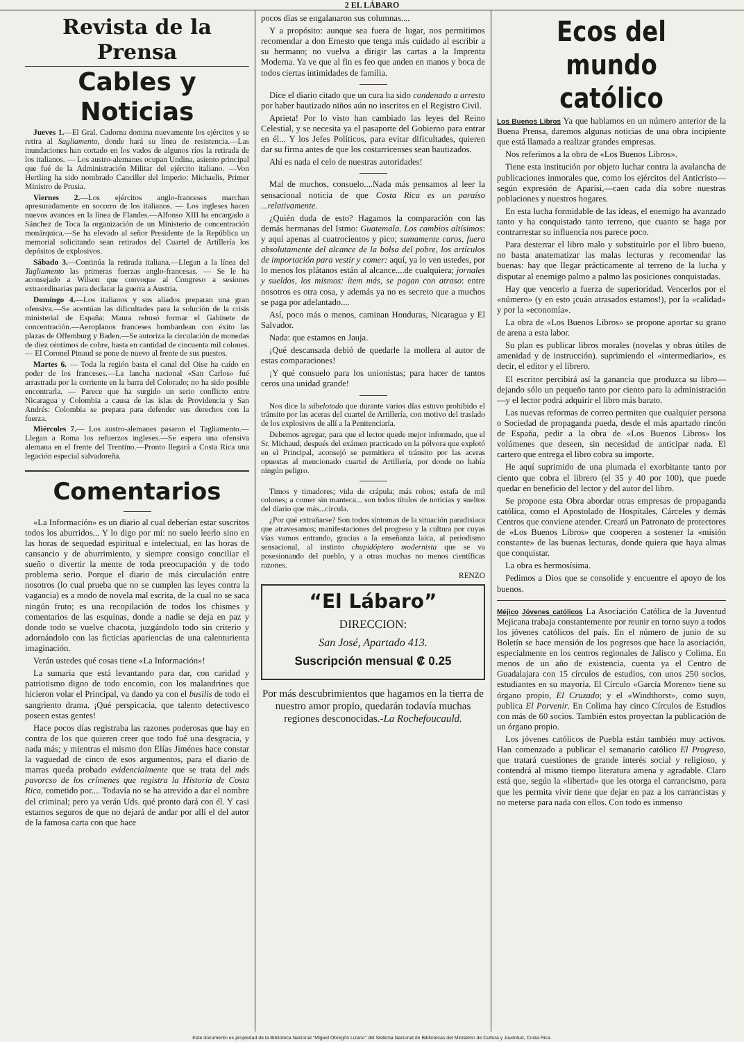2 EL LÁBARO
Revista de la Prensa
Cables y Noticias
Jueves 1.—El Gral. Cadorna domina nuevamente los ejércitos y se retira al Sagliamento, donde hará su línea de resistencia.—Las inundaciones han cortado en los vados de algunos ríos la retirada de los italianos. — Los austro-alemanes ocupan Undina, asiento principal que fué de la Administración Militar del ejército italiano. —Von Hertling ha sido nombrado Canciller del Imperio: Michaelis, Primer Ministro de Prusia.
Viernes 2.—Los ejércitos anglo-franceses marchan apresuradamente en socorro de los italianos. — Los ingleses hacen nuevos avances en la línea de Flandes.—Alfonso XIII ha encargado a Sánchez de Toca la organización de un Ministerio de concentración monárquica.—Se ha elevado al señor Presidente de la República un memorial solicitando sean retirados del Cuartel de Artillería los depósitos de explosivos.
Sábado 3.—Continúa la retirada italiana.—Llegan a la línea del Tagliamento las primeras fuerzas anglo-francesas. — Se le ha aconsejado a Wilson que convoque al Congreso a sesiones extraordinarias para declarar la guerra a Austria.
Domingo 4.—Los italianos y sus aliados preparan una gran ofensiva.—Se acentúan las dificultades para la solución de la crisis ministerial de España: Maura rehusó formar el Gabinete de concentración.—Aeroplanos franceses bombardean con éxito las plazas de Offemburg y Baden.—Se autoriza la circulación de monedas de diez céntimos de cobre, hasta en cantidad de cincuenta mil colones. — El Coronel Pinaud se pone de nuevo al frente de sus puestos.
Martes 6. — Toda la región basta el canal del Oise ha caído en poder de los franceses.—La lancha nacional «San Carlos» fué arrastrada por la corriente en la barra del Colorado; no ha sido posible encontrarla. — Parece que ha surgido un serio conflicto entre Nicaragua y Colombia a causa de las islas de Providencia y San Andrés: Colombia se prepara para defender sus derechos con la fuerza.
Miércoles 7.— Los austro-alemanes pasaron el Tagliamento.—Llegan a Roma los refuerzos ingleses.—Se espera una ofensiva alemana en el frente del Trentino.—Pronto llegará a Costa Rica una legación especial salvadoreña.
Comentarios
«La Información» es un diario al cual deberían estar suscritos todos los aburridos... Y lo digo por mí: no suelo leerlo sino en las horas de sequedad espiritual e intelectual, en las horas de cansancio y de aburrimiento, y siempre consigo conciliar el sueño o divertir la mente de toda preocupación y de todo problema serio. Porque el diario de más circulación entre nosotros (lo cual prueba que no se cumplen las leyes contra la vagancia) es a modo de novela mal escrita, de la cual no se saca ningún fruto; es una recopilación de todos los chismes y comentarios de las esquinas, donde a nadie se deja en paz y donde todo se vuelve chacota, juzgándolo todo sin criterio y adornándolo con las ficticias apariencias de una calenturienta imaginación.
Verán ustedes qué cosas tiene «La Información»!
La sumaria que está levantando para dar, con caridad y patriotismo digno de todo encomio, con los malandrines que hicieron volar el Principal, va dando ya con el busilis de todo el sangriento drama. ¡Qué perspicacia, que talento detectivesco poseen estas gentes!
Hace pocos días registraba las razones poderosas que hay en contra de los que quieren creer que todo fué una desgracia, y nada más; y mientras el mismo don Elías Jiménes hace constar la vaguedad de cinco de esos argumentos, para el diario de marras queda probado evidencialmente que se trata del más pavorcso de los crímenes que registra la Historia de Costa Rica, cometido por.... Todavía no se ha atrevido a dar el nombre del criminal; pero ya verán Uds. qué pronto dará con él. Y casi estamos seguros de que no dejará de andar por allí el del autor de la famosa carta con que hace
pocos días se engalanaron sus columnas....
Y a propósito: aunque sea fuera de lugar, nos permitimos recomendar a don Ernesto que tenga más cuidado al escribir a su hermano; no vuelva a dirigir las cartas a la Imprenta Moderna. Ya ve que al fin es feo que anden en manos y boca de todos ciertas intimidades de familia.
Dice el diario citado que un cura ha sido condenado a arresto por haber bautizado niños aún no inscritos en el Registro Civil.
Aprieta! Por lo visto han cambiado las leyes del Reino Celestial, y se necesita ya el pasaporte del Gobierno para entrar en él... Y los Jefes Políticos, para evitar dificultades, quieren dar su firma antes de que los costarricenses sean bautizados.
Ahí es nada el celo de nuestras autoridades!
Mal de muchos, consuelo....Nada más pensamos al leer la sensacional noticia de que Costa Rica es un paraíso ...relativamente.
¿Quién duda de esto? Hagamos la comparación con las demás hermanas del Istmo: Guatemala. Los cambios altísimos: y aquí apenas al cuatrocientos y pico; sumamente caros, fuera absolutamente del alcance de la bolsa del pobre, los artículos de importación para vestir y comer: aquí, ya lo ven ustedes, por lo menos los plátanos están al alcance....de cualquiera; jornales y sueldos, los mismos: ítem más, se pagan con atraso: entre nosotros es otra cosa, y además ya no es secreto que a muchos se paga por adelantado....
Así, poco más o menos, caminan Honduras, Nicaragua y El Salvador.
Nada: que estamos en Jauja.
¡Qué descansada debió de quedarle la mollera al autor de estas comparaciones!
¡Y qué consuelo para los unionistas; para hacer de tantos ceros una unidad grande!
Nos dice la sábelotodo que durante varios días estuvo prohibido el tránsito por las aceras del cuartel de Artillería, con motivo del traslado de los explosivos de allí a la Penitenciaría.
Debemos agregar, para que el lector quede mejor informado, que el Sr. Michaud, después del exámen practicado en la pólvora que explotó en el Principal, aconsejó se permitiera el tránsito por las aceras opuestas al mencionado cuartel de Artillería, por donde no había ningún peligro.
Timos y timadores; vida de crápula; más robos; estafa de mil colones; a comer sin manteca... son todos títulos de noticias y sueltos del diario que más...circula.
¿Por qué extrañarse? Son todos síntomas de la situación paradisiaca que atravesamos; manifestaciones del progreso y la cultura por cuyas vías vamos entrando, gracias a la enseñanza laica, al periodismo sensacional, al instinto chupidóptero modernista que se va posesionando del pueblo, y a otras muchas no menos científicas razones.
RENZO
“El Lábaro”
DIRECCION:
San José, Apartado 413.
Suscripción mensual ₡ 0.25
Por más descubrimientos que hagamos en la tierra de nuestro amor propio, quedarán todavía muchas regiones desconocidas.-La Rochefoucauld.
Ecos del mundo católico
Los Buenos Libros Ya que hablamos en un número anterior de la Buena Prensa, daremos algunas noticias de una obra incipiente que está llamada a realizar grandes empresas.
Nos referimos a la obra de «Los Buenos Libros».
Tiene esta institución por objeto luchar contra la avalancha de publicaciones inmorales que, como los ejércitos del Anticristo—según expresión de Aparisi,—caen cada día sobre nuestras poblaciones y nuestros hogares.
En esta lucha formidable de las ideas, el enemigo ha avanzado tanto y ha conquistado tanto terreno, que cuanto se haga por contrarrestar su influencia nos parece poco.
Para desterrar el libro malo y substituirlo por el libro bueno, no basta anatematizar las malas lecturas y recomendar las buenas: hay que llegar prácticamente al terreno de la lucha y disputar al enemigo palmo a palmo las posiciones conquistadas.
Hay que vencerlo a fuerza de superioridad. Vencerlos por el «número» (y en esto ¡cuán atrasados estamos!), por la «calidad» y por la «economía».
La obra de «Los Buenos Libros» se propone aportar su grano de arena a esta labor.
Su plan es publicar libros morales (novelas y obras útiles de amenidad y de instrucción). suprimiendo el «intermediario», es decir, el editor y el librero.
El escritor percibirá así la ganancia que produzca su libro—dejando sólo un pequeño tanto por ciento para la administración—y el lector podrá adquirir el libro más barato.
Las nuevas reformas de correo permiten que cualquier persona o Sociedad de propaganda pueda, desde el más apartado rincón de España, pedir a la obra de «Los Buenos Libros» los volúmenes que deseen, sin necesidad de anticipar nada. El cartero que entrega el libro cobra su importe.
He aquí suprimido de una plumada el exorbitante tanto por ciento que cobra el librero (el 35 y 40 por 100), que puede quedar en beneficio del lector y del autor del libro.
Se propone esta Obra abordar otras empresas de propaganda católica, como el Apostolado de Hospitales, Cárceles y demás Centros que conviene atender. Creará un Patronato de protectores de «Los Buenos Libros» que cooperen a sostener la «misión constante» de las buenas lecturas, donde quiera que haya almas que conquistar.
La obra es hermosísima.
Pedimos a Dios que se consolide y encuentre el apoyo de los buenos.
Méjico Jóvenes católicos La Asociación Católica de la Juventud Mejicana trabaja constantemente por reunir en torno suyo a todos los jóvenes católicos del país. En el número de junio de su Boletín se hace mensión de los pogresos que hace la asociación, especialmente en los centros regionales de Jalisco y Colima. En menos de un año de existencia, cuenta ya el Centro de Guadalajara con 15 círculos de estudios, con unos 250 socios, estudiantes en su mayoría. El Círculo «García Moreno» tiene su órgano propio, El Cruzado; y el «Windthorst», como suyo, publica El Porvenir. En Colima hay cinco Círculos de Estudios con más de 60 socios. También estos proyectan la publicación de un órgano propio.
Los jóvenes católicos de Puebla están también muy activos. Han comenzado a publicar el semanario católico El Progreso, que tratará cuestiones de grande interés social y religioso, y contendrá al mismo tiempo literatura amena y agradable. Claro está que, según la «libertad» que les otorga el carrancismo, para que les permita vivir tiene que dejar en paz a los carrancistas y no meterse para nada con ellos. Con todo es inmenso
Este documento es propiedad de la Biblioteca Nacional "Miguel Obregón Lizano" del Sistema Nacional de Bibliotecas del Ministerio de Cultura y Juventud, Costa Rica.